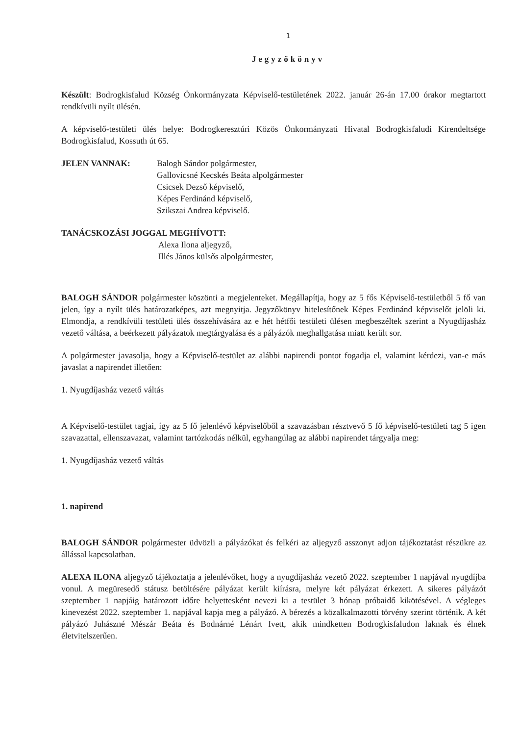1
Jegyzőkönyv
Készült: Bodrogkisfalud Község Önkormányzata Képviselő-testületének 2022. január 26-án 17.00 órakor megtartott rendkívüli nyílt ülésén.
A képviselő-testületi ülés helye: Bodrogkeresztúri Közös Önkormányzati Hivatal Bodrogkisfaludi Kirendeltsége Bodrogkisfalud, Kossuth út 65.
JELEN VANNAK: Balogh Sándor polgármester,
Gallovicsné Kecskés Beáta alpolgármester
Csicsek Dezső képviselő,
Képes Ferdinánd képviselő,
Szikszai Andrea képviselő.
TANÁCSKOZÁSI JOGGAL MEGHÍVOTT:
Alexa Ilona aljegyző,
Illés János külsős alpolgármester,
BALOGH SÁNDOR polgármester köszönti a megjelenteket. Megállapítja, hogy az 5 fős Képviselő-testületből 5 fő van jelen, így a nyílt ülés határozatképes, azt megnyitja. Jegyzőkönyv hitelesítőnek Képes Ferdinánd képviselőt jelöli ki. Elmondja, a rendkívüli testületi ülés összehívására az e hét hétfői testületi ülésen megbeszéltek szerint a Nyugdíjasház vezető váltása, a beérkezett pályázatok megtárgyalása és a pályázók meghallgatása miatt került sor.
A polgármester javasolja, hogy a Képviselő-testület az alábbi napirendi pontot fogadja el, valamint kérdezi, van-e más javaslat a napirendet illetően:
1. Nyugdíjasház vezető váltás
A Képviselő-testület tagjai, így az 5 fő jelenlévő képviselőből a szavazásban résztvevő 5 fő képviselő-testületi tag 5 igen szavazattal, ellenszavazat, valamint tartózkodás nélkül, egyhangúlag az alábbi napirendet tárgyalja meg:
1. Nyugdíjasház vezető váltás
1. napirend
BALOGH SÁNDOR polgármester üdvözli a pályázókat és felkéri az aljegyző asszonyt adjon tájékoztatást részükre az állással kapcsolatban.
ALEXA ILONA aljegyző tájékoztatja a jelenlévőket, hogy a nyugdíjasház vezető 2022. szeptember 1 napjával nyugdíjba vonul. A megüresedő státusz betöltésére pályázat került kiírásra, melyre két pályázat érkezett. A sikeres pályázót szeptember 1 napjáig határozott időre helyettesként nevezi ki a testület 3 hónap próbaidő kikötésével. A végleges kinevezést 2022. szeptember 1. napjával kapja meg a pályázó. A bérezés a közalkalmazotti törvény szerint történik. A két pályázó Juhászné Mészár Beáta és Bodnárné Lénárt Ivett, akik mindketten Bodrogkisfaludon laknak és élnek életvitelszerűen.